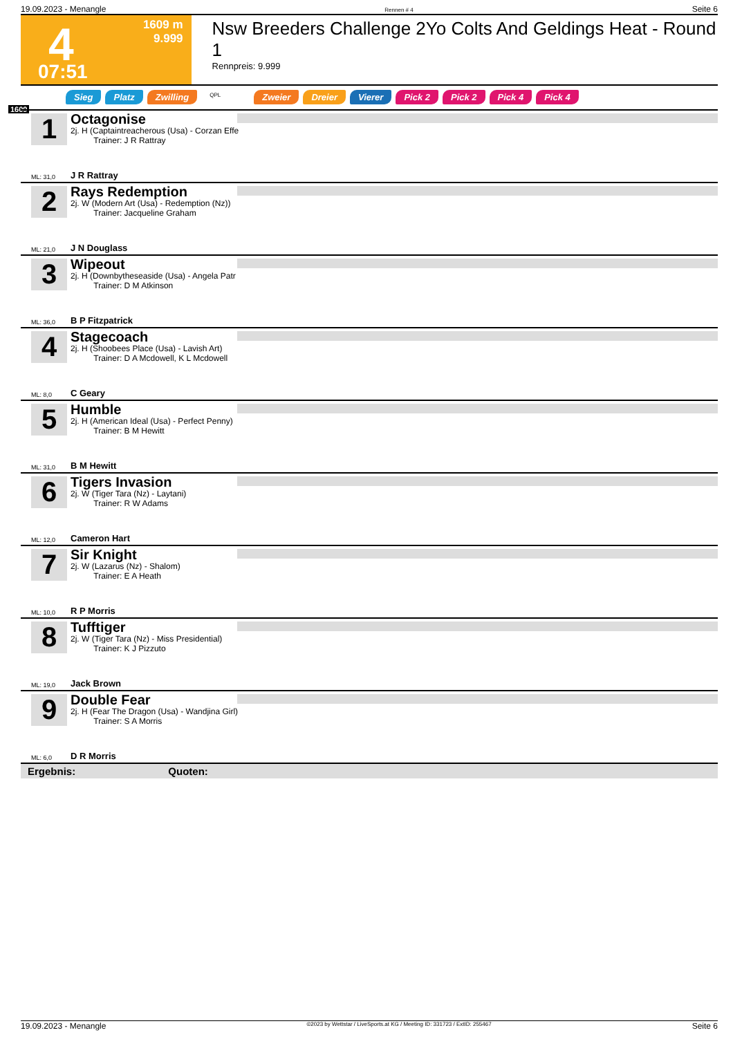19.09.2023 - Menangle Rennen # 4 Seite 6
4 1609 m
9.999
07:51
Nsw Breeders Challenge 2Yo Colts And Geldings Heat - Round 1
Rennpreis: 9.999
Sieg Platz Zwilling QPL Zweier Dreier Vierer Pick 2 Pick 2 Pick 4 Pick 4
1609
1
Octagonise
2j. H (Captaintreacherous (Usa) - Corzan Effe
Trainer: J R Rattray
ML: 31,0 J R Rattray
2
Rays Redemption
2j. W (Modern Art (Usa) - Redemption (Nz))
Trainer: Jacqueline Graham
ML: 21,0 J N Douglass
3
Wipeout
2j. H (Downbytheseaside (Usa) - Angela Patr
Trainer: D M Atkinson
ML: 36,0 B P Fitzpatrick
4
Stagecoach
2j. H (Shoobees Place (Usa) - Lavish Art)
Trainer: D A Mcdowell, K L Mcdowell
ML: 8,0 C Geary
5
Humble
2j. H (American Ideal (Usa) - Perfect Penny)
Trainer: B M Hewitt
ML: 31,0 B M Hewitt
6
Tigers Invasion
2j. W (Tiger Tara (Nz) - Laytani)
Trainer: R W Adams
ML: 12,0 Cameron Hart
7
Sir Knight
2j. W (Lazarus (Nz) - Shalom)
Trainer: E A Heath
ML: 10,0 R P Morris
8
Tufftiger
2j. W (Tiger Tara (Nz) - Miss Presidential)
Trainer: K J Pizzuto
ML: 19,0 Jack Brown
9
Double Fear
2j. H (Fear The Dragon (Usa) - Wandjina Girl)
Trainer: S A Morris
ML: 6,0 D R Morris
Ergebnis: Quoten:
19.09.2023 - Menangle ©2023 by Wettstar / LiveSports.at KG / Meeting ID: 331723 / ExtID: 255467 Seite 6